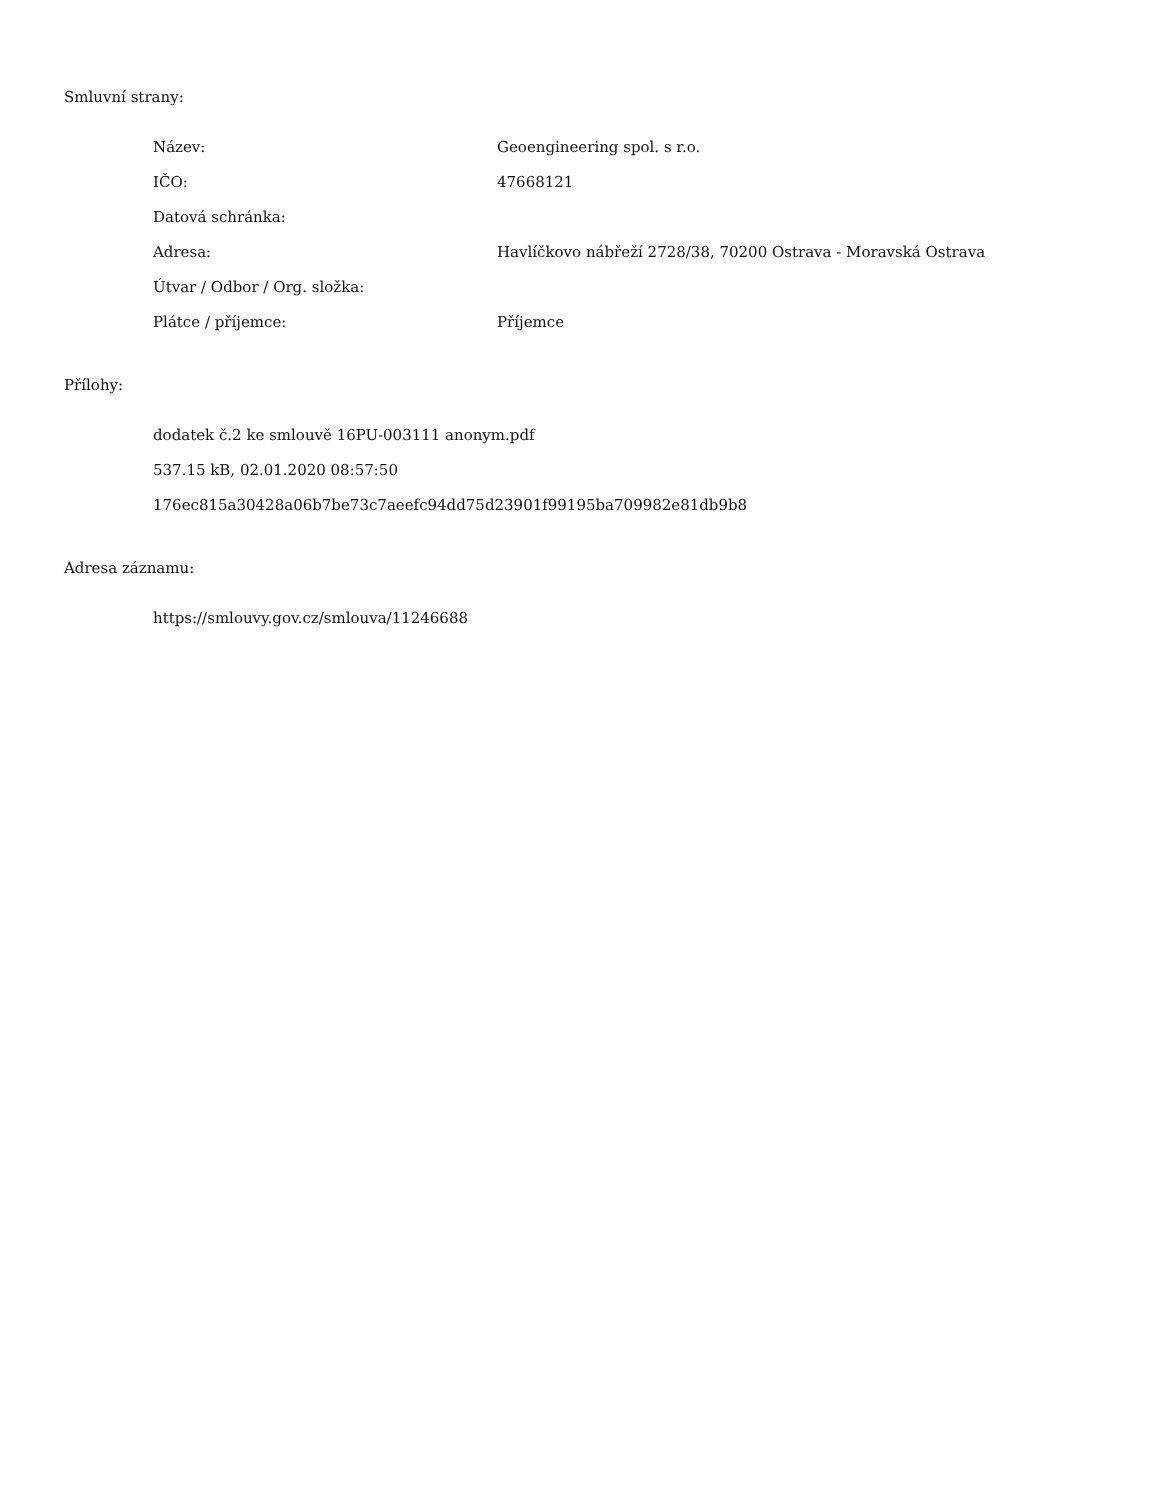Smluvní strany:
| Název: | Geoengineering spol. s r.o. |
| IČO: | 47668121 |
| Datová schránka: | |
| Adresa: | Havlíčkovo nábřeží 2728/38, 70200 Ostrava - Moravská Ostrava |
| Útvar / Odbor / Org. složka: | |
| Plátce / příjemce: | Příjemce |
Přílohy:
dodatek č.2 ke smlouvě 16PU-003111 anonym.pdf
537.15 kB, 02.01.2020 08:57:50
176ec815a30428a06b7be73c7aeefc94dd75d23901f99195ba709982e81db9b8
Adresa záznamu:
https://smlouvy.gov.cz/smlouva/11246688